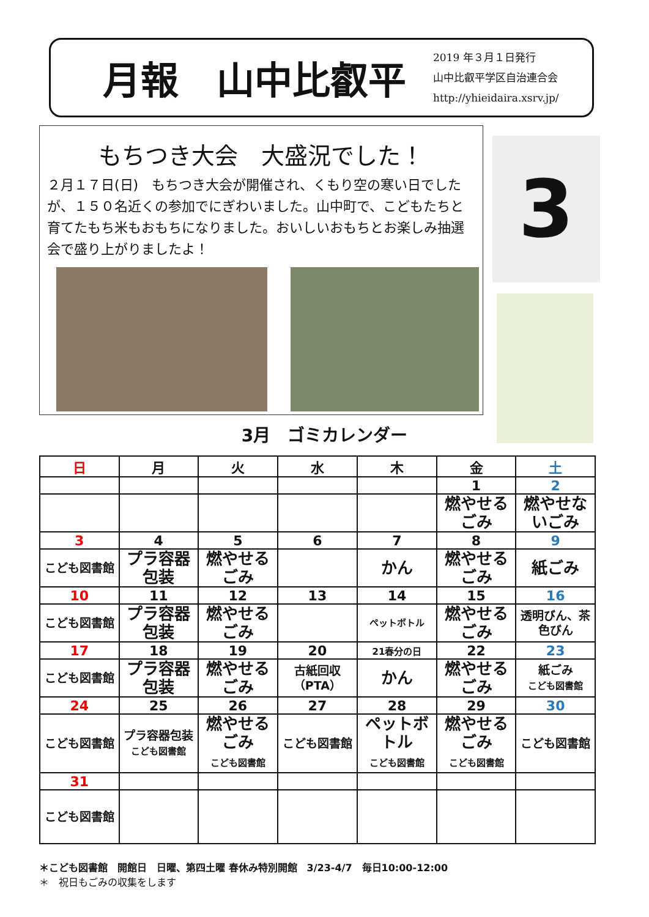月報　山中比叡平
2019 年３月１日発行
山中比叡平学区自治連合会
http://yhieidaira.xsrv.jp/
もちつき大会　大盛況でした！
２月１７日(日)　もちつき大会が開催され、くもり空の寒い日でしたが、１５０名近くの参加でにぎわいました。山中町で、こどもたちと育てたもち米もおもちになりました。おいしいおもちとお楽しみ抽選会で盛り上がりましたよ！
3月
3月　ゴミカレンダー
| 日 | 月 | 火 | 水 | 木 | 金 | 土 |
| --- | --- | --- | --- | --- | --- | --- |
| | | | | | 1 | 2 |
| | | | | | 燃やせるごみ | 燃やせないごみ |
| 3 | 4 | 5 | 6 | 7 | 8 | 9 |
| こども図書館 | プラ容器包装 | 燃やせるごみ | | かん | 燃やせるごみ | 紙ごみ |
| 10 | 11 | 12 | 13 | 14 | 15 | 16 |
| こども図書館 | プラ容器包装 | 燃やせるごみ | | ペットボトル | 燃やせるごみ | 透明びん、茶色びん |
| 17 | 18 | 19 | 20 | 21春分の日 | 22 | 23 |
| こども図書館 | プラ容器包装 | 燃やせるごみ | 古紙回収（PTA） | かん | 燃やせるごみ | 紙ごみ こども図書館 |
| 24 | 25 | 26 | 27 | 28 | 29 | 30 |
| こども図書館 | プラ容器包装 こども図書館 | 燃やせるごみ こども図書館 | こども図書館 | ペットボトル こども図書館 | 燃やせるごみ こども図書館 | こども図書館 |
| 31 | | | | | | |
| こども図書館 | | | | | | |
＊こども図書館　開館日　日曜、第四土曜 春休み特別開館　3/23-4/7　毎日10:00-12:00
＊　祝日もごみの収集をします